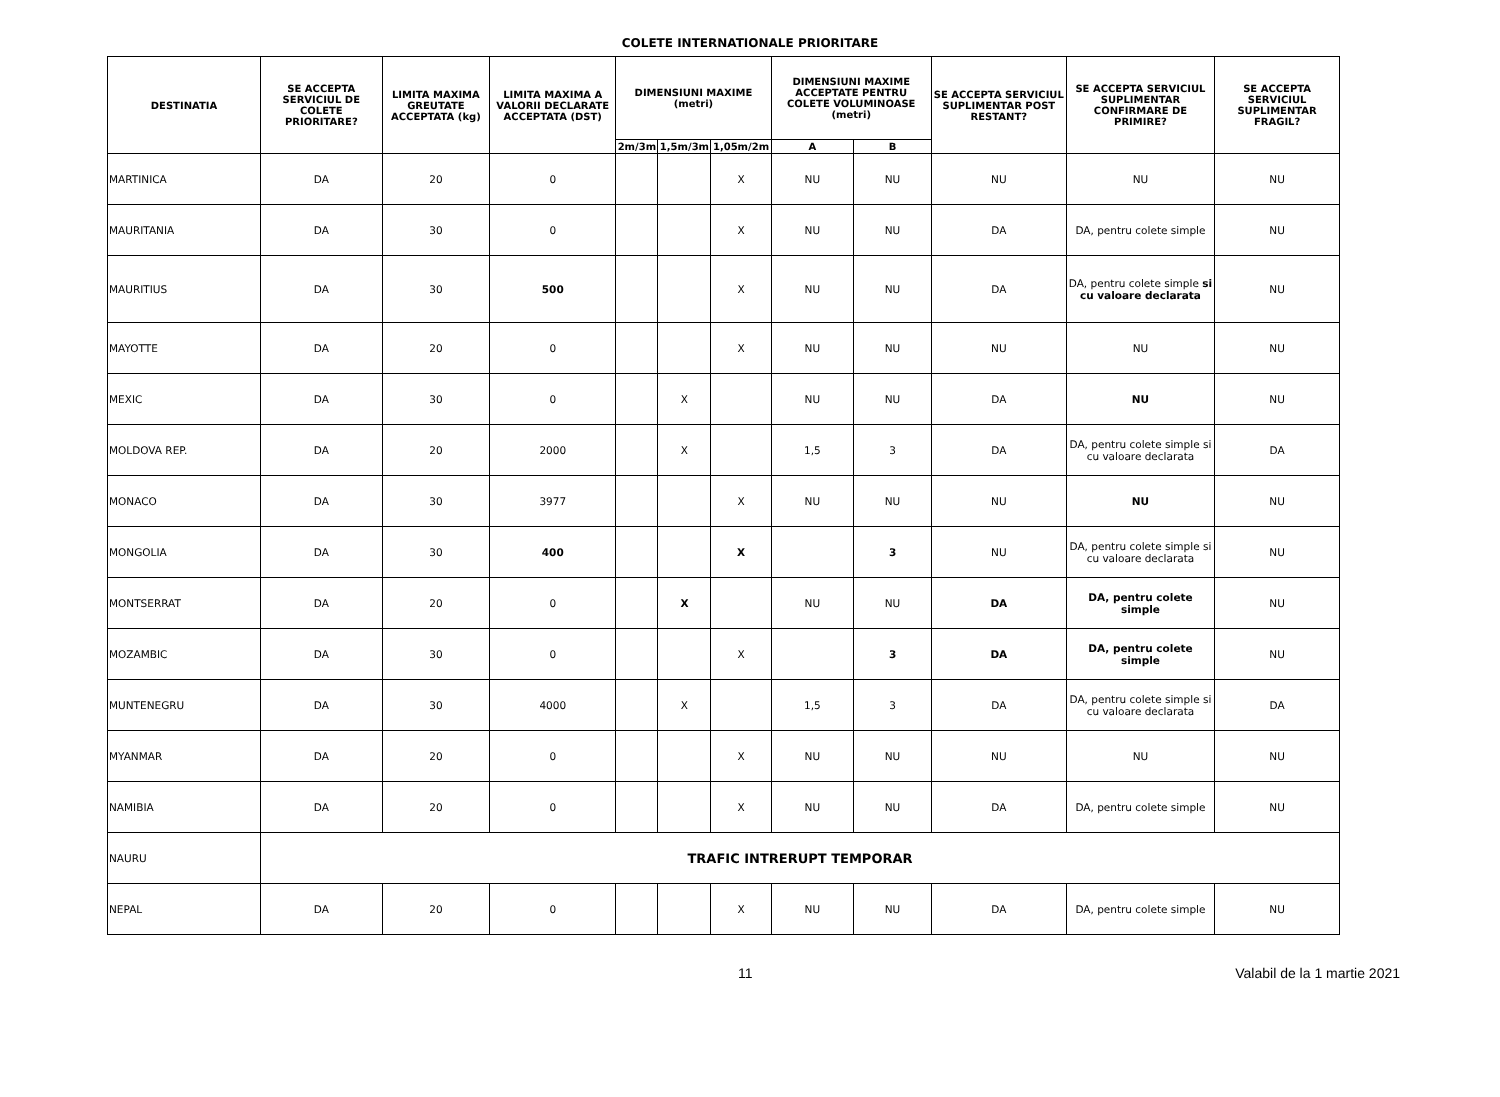COLETE INTERNATIONALE PRIORITARE
| DESTINATIA | SE ACCEPTA SERVICIUL DE COLETE PRIORITARE? | LIMITA MAXIMA GREUTATE ACCEPTATA (kg) | LIMITA MAXIMA A VALORII DECLARATE ACCEPTATA (DST) | DIMENSIUNI MAXIME (metri) | | | DIMENSIUNI MAXIME ACCEPTATE PENTRU COLETE VOLUMINOASE (metri) | | SE ACCEPTA SERVICIUL SUPLIMENTAR POST RESTANT? | SE ACCEPTA SERVICIUL SUPLIMENTAR CONFIRMARE DE PRIMIRE? | SE ACCEPTA SERVICIUL SUPLIMENTAR FRAGIL? |
| --- | --- | --- | --- | --- | --- | --- | --- | --- | --- | --- | --- |
| | | | | 2m/3m | 1,5m/3m | 1,05m/2m | A | B | | | |
| MARTINICA | DA | 20 | 0 | | | X | NU | NU | NU | NU | NU |
| MAURITANIA | DA | 30 | 0 | | | X | NU | NU | DA | DA, pentru colete simple | NU |
| MAURITIUS | DA | 30 | 500 | | | X | NU | NU | DA | DA, pentru colete simple si cu valoare declarata | NU |
| MAYOTTE | DA | 20 | 0 | | | X | NU | NU | NU | NU | NU |
| MEXIC | DA | 30 | 0 | | X | | NU | NU | DA | NU | NU |
| MOLDOVA REP. | DA | 20 | 2000 | | X | | 1,5 | 3 | DA | DA, pentru colete simple si cu valoare declarata | DA |
| MONACO | DA | 30 | 3977 | | | X | NU | NU | NU | NU | NU |
| MONGOLIA | DA | 30 | 400 | | | X | | 3 | NU | DA, pentru colete simple si cu valoare declarata | NU |
| MONTSERRAT | DA | 20 | 0 | | X | | NU | NU | DA | DA, pentru colete simple | NU |
| MOZAMBIC | DA | 30 | 0 | | | X | | 3 | DA | DA, pentru colete simple | NU |
| MUNTENEGRU | DA | 30 | 4000 | | X | | 1,5 | 3 | DA | DA, pentru colete simple si cu valoare declarata | DA |
| MYANMAR | DA | 20 | 0 | | | X | NU | NU | NU | NU | NU |
| NAMIBIA | DA | 20 | 0 | | | X | NU | NU | DA | DA, pentru colete simple | NU |
| NAURU | TRAFIC INTRERUPT TEMPORAR | | | | | | | | | | |
| NEPAL | DA | 20 | 0 | | | X | NU | NU | DA | DA, pentru colete simple | NU |
11 Valabil de la 1 martie 2021